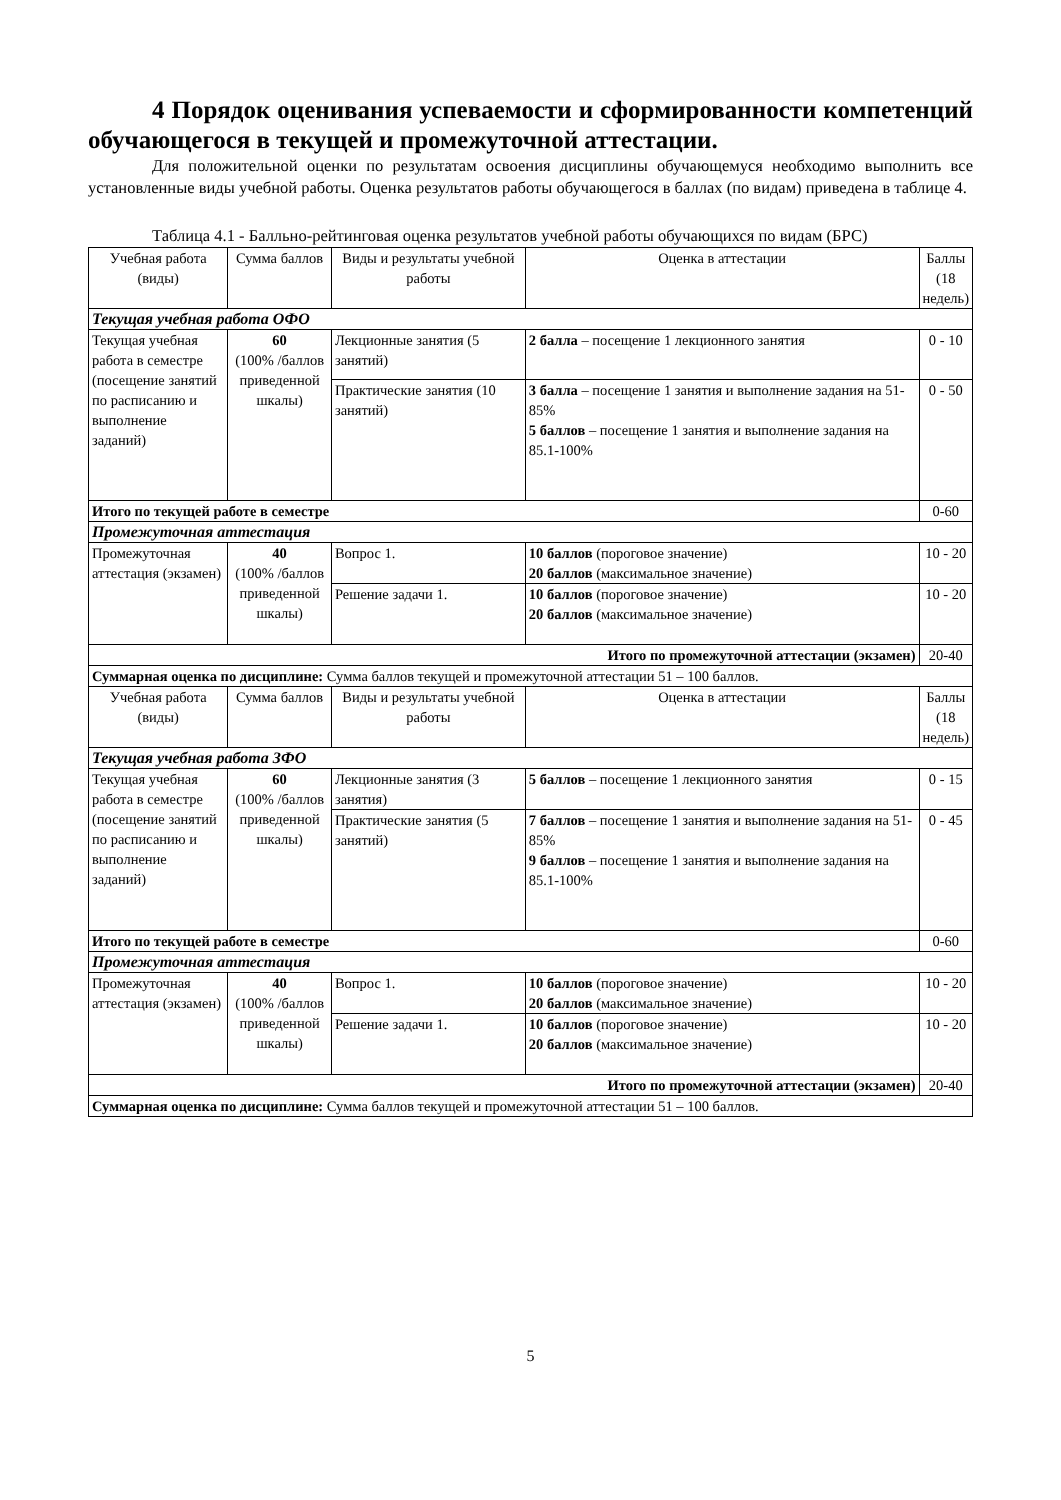4 Порядок оценивания успеваемости и сформированности компетенций обучающегося в текущей и промежуточной аттестации.
Для положительной оценки по результатам освоения дисциплины обучающемуся необходимо выполнить все установленные виды учебной работы. Оценка результатов работы обучающегося в баллах (по видам) приведена в таблице 4.
Таблица 4.1 - Балльно-рейтинговая оценка результатов учебной работы обучающихся по видам (БРС)
| Учебная работа (виды) | Сумма баллов | Виды и результаты учебной работы | Оценка в аттестации | Баллы (18 недель) |
| Текущая учебная работа ОФО | | | | |
| Текущая учебная работа в семестре (посещение занятий по расписанию и выполнение заданий) | 60 (100% /баллов приведенной шкалы) | Лекционные занятия (5 занятий) | 2 балла – посещение 1 лекционного занятия | 0 - 10 |
| | | Практические занятия (10 занятий) | 3 балла – посещение 1 занятия и выполнение задания на 51-85% 5 баллов – посещение 1 занятия и выполнение задания на 85.1-100% | 0 - 50 |
| Итого по текущей работе в семестре | | | | 0-60 |
| Промежуточная аттестация | | | | |
| Промежуточная аттестация (экзамен) | 40 (100% /баллов приведенной шкалы) | Вопрос 1. | 10 баллов (пороговое значение) 20 баллов (максимальное значение) | 10 - 20 |
| | | Решение задачи 1. | 10 баллов (пороговое значение) 20 баллов (максимальное значение) | 10 - 20 |
| Итого по промежуточной аттестации (экзамен) | | | | 20-40 |
| Суммарная оценка по дисциплине: Сумма баллов текущей и промежуточной аттестации 51 – 100 баллов. | | | | |
| Учебная работа (виды) | Сумма баллов | Виды и результаты учебной работы | Оценка в аттестации | Баллы (18 недель) |
| Текущая учебная работа ЗФО | | | | |
| Текущая учебная работа в семестре (посещение занятий по расписанию и выполнение заданий) | 60 (100% /баллов приведенной шкалы) | Лекционные занятия (3 занятия) | 5 баллов – посещение 1 лекционного занятия | 0 - 15 |
| | | Практические занятия (5 занятий) | 7 баллов – посещение 1 занятия и выполнение задания на 51-85% 9 баллов – посещение 1 занятия и выполнение задания на 85.1-100% | 0 - 45 |
| Итого по текущей работе в семестре | | | | 0-60 |
| Промежуточная аттестация | | | | |
| Промежуточная аттестация (экзамен) | 40 (100% /баллов приведенной шкалы) | Вопрос 1. | 10 баллов (пороговое значение) 20 баллов (максимальное значение) | 10 - 20 |
| | | Решение задачи 1. | 10 баллов (пороговое значение) 20 баллов (максимальное значение) | 10 - 20 |
| Итого по промежуточной аттестации (экзамен) | | | | 20-40 |
| Суммарная оценка по дисциплине: Сумма баллов текущей и промежуточной аттестации 51 – 100 баллов. | | | | |
5